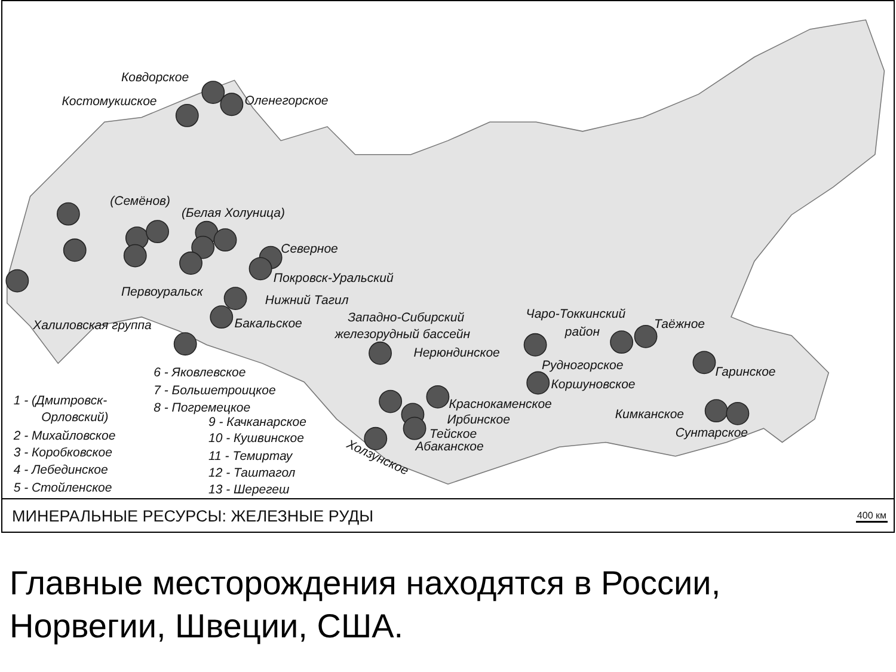Ковдорское
Костомукшское
Оленегорское
(Семёнов)
(Белая Холуница)
Северное
Покровск-Уральский
Первоуральск
Нижний Тагил
Бакальское
Халиловская группа
Западно-Сибирский
железорудный бассейн
Нерюндинское
Чаро-Токкинский
район
Таёжное
Рудногорское
Коршуновское
Гаринское
Краснокаменское
Ирбинское
Тейское
Абаканское
Кимканское
Сунтарское
Холзунское
6 - Яковлевское
7 - Большетроицкое
8 - Погремецкое
9 - Качканарское
10 - Кушвинское
11 - Темиртау
12 - Таштагол
13 - Шерегеш
1 - (Дмитровск-
Орловский)
2 - Михайловское
3 - Коробковское
4 - Лебединское
5 - Стойленское
МИНЕРАЛЬНЫЕ РЕСУРСЫ: ЖЕЛЕЗНЫЕ РУДЫ 400 км
Главные месторождения находятся в России,
Норвегии, Швеции, США.